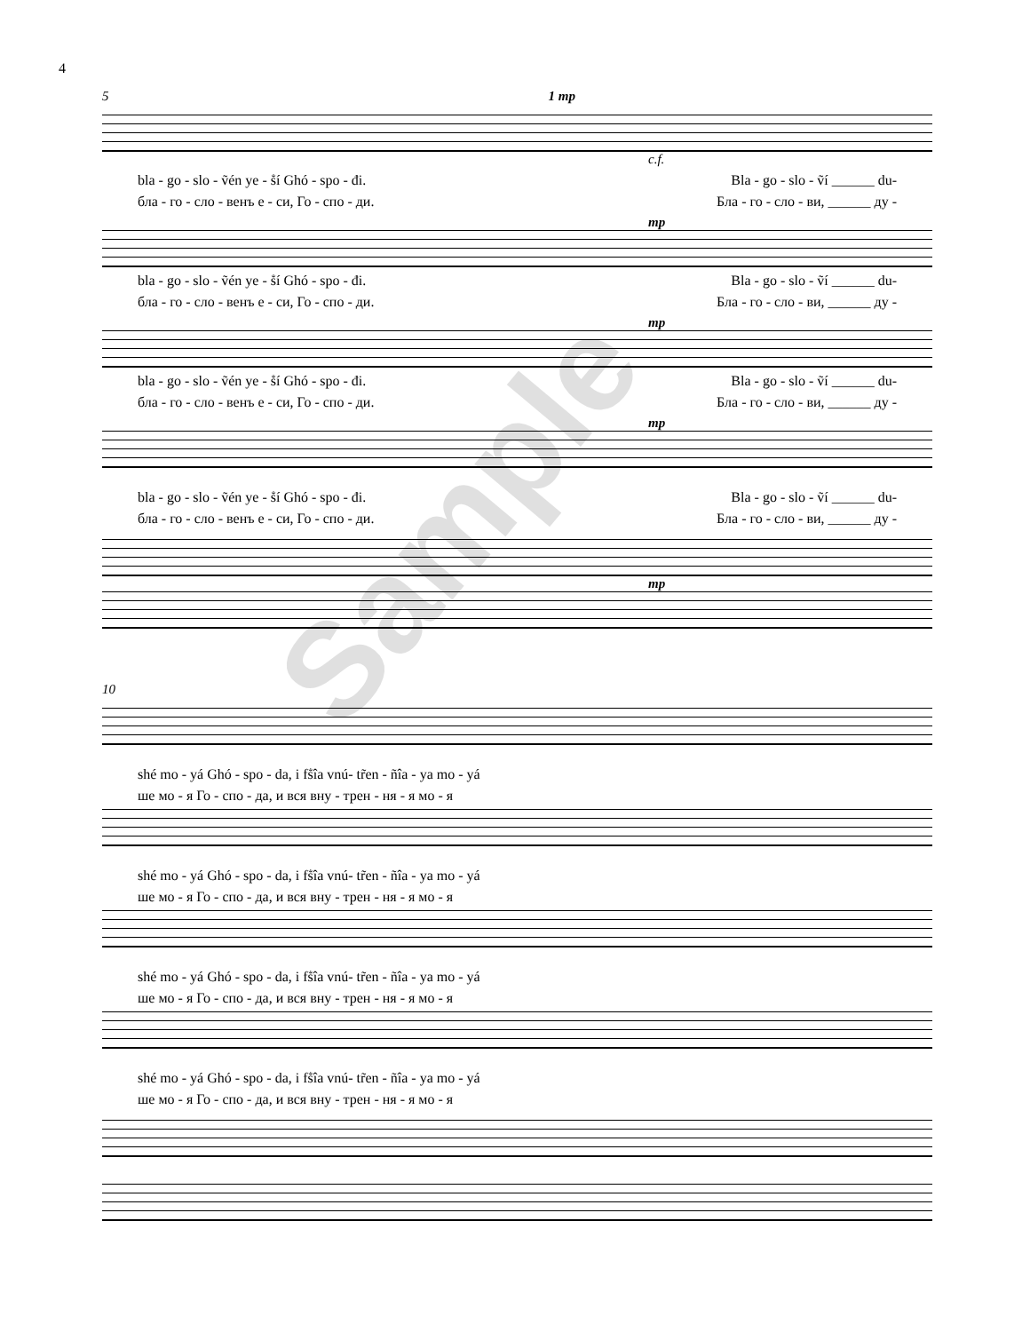4
5 1 mp
c.f.
bla - go - slo - ṽén ye - ṧí Ghó - spo - đi. Bla - go - slo - ṽí ______ du-
бла - го - сло - венъ е - си, Го - спо - ди. Бла - го - сло - ви, ______ ду -
mp
bla - go - slo - ṽén ye - ṧí Ghó - spo - đi. Bla - go - slo - ṽí ______ du-
бла - го - сло - венъ е - си, Го - спо - ди. Бла - го - сло - ви, ______ ду -
mp
bla - go - slo - ṽén ye - ṧí Ghó - spo - đi. Bla - go - slo - ṽí ______ du-
бла - го - сло - венъ е - си, Го - спо - ди. Бла - го - сло - ви, ______ ду -
mp
bla - go - slo - ṽén ye - ṧí Ghó - spo - đi. Bla - go - slo - ṽí ______ du-
бла - го - сло - венъ е - си, Го - спо - ди. Бла - го - сло - ви, ______ ду -
mp
10
shé mo - yá Ghó - spo - da, i fṧîa vnú- tr̃en - ñîa - ya mo - yá
ше мо - я Го - спо - да, и вся вну - трен - ня - я мо - я
shé mo - yá Ghó - spo - da, i fṧîa vnú- tr̃en - ñîa - ya mo - yá
ше мо - я Го - спо - да, и вся вну - трен - ня - я мо - я
shé mo - yá Ghó - spo - da, i fṧîa vnú- tr̃en - ñîa - ya mo - yá
ше мо - я Го - спо - да, и вся вну - трен - ня - я мо - я
shé mo - yá Ghó - spo - da, i fṧîa vnú- tr̃en - ñîa - ya mo - yá
ше мо - я Го - спо - да, и вся вну - трен - ня - я мо - я
Sample